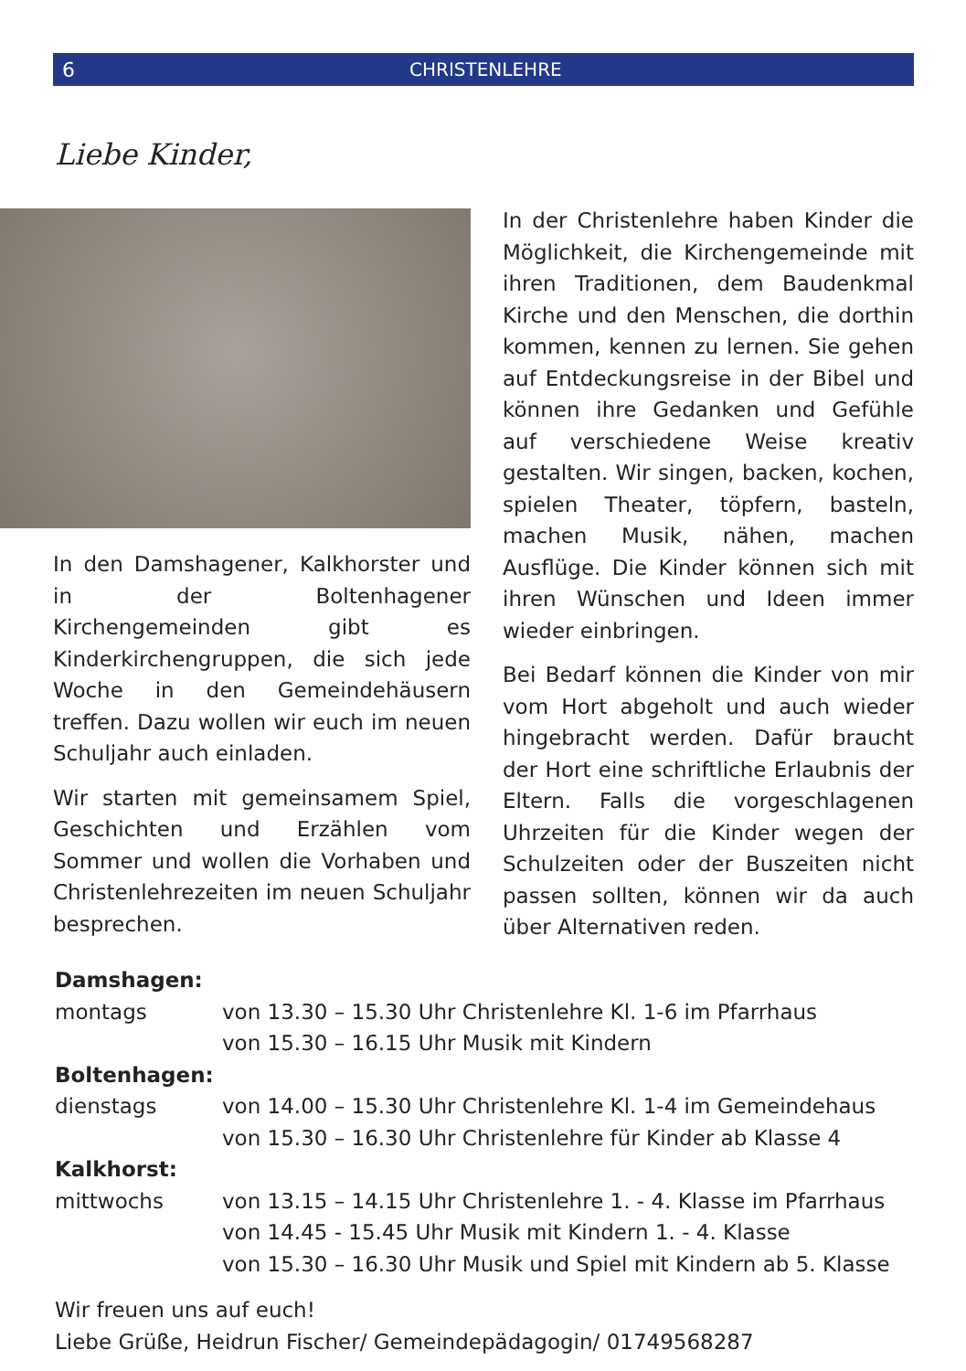6 CHRISTENLEHRE
Liebe Kinder,
In den Damshagener, Kalkhorster und in der Boltenhagener Kirchengemeinden gibt es Kinderkirchengruppen, die sich jede Woche in den Gemeindehäusern treffen. Dazu wollen wir euch im neuen Schuljahr auch einladen.
Wir starten mit gemeinsamem Spiel, Geschichten und Erzählen vom Sommer und wollen die Vorhaben und Christenlehrezeiten im neuen Schuljahr besprechen.
In der Christenlehre haben Kinder die Möglichkeit, die Kirchengemeinde mit ihren Traditionen, dem Baudenkmal Kirche und den Menschen, die dorthin kommen, kennen zu lernen. Sie gehen auf Entdeckungsreise in der Bibel und können ihre Gedanken und Gefühle auf verschiedene Weise kreativ gestalten. Wir singen, backen, kochen, spielen Theater, töpfern, basteln, machen Musik, nähen, machen Ausflüge. Die Kinder können sich mit ihren Wünschen und Ideen immer wieder einbringen.
Bei Bedarf können die Kinder von mir vom Hort abgeholt und auch wieder hingebracht werden. Dafür braucht der Hort eine schriftliche Erlaubnis der Eltern. Falls die vorgeschlagenen Uhrzeiten für die Kinder wegen der Schulzeiten oder der Buszeiten nicht passen sollten, können wir da auch über Alternativen reden.
Damshagen:
montags von 13.30 – 15.30 Uhr Christenlehre Kl. 1-6 im Pfarrhaus
von 15.30 – 16.15 Uhr Musik mit Kindern
Boltenhagen:
dienstags von 14.00 – 15.30 Uhr Christenlehre Kl. 1-4 im Gemeindehaus
von 15.30 – 16.30 Uhr Christenlehre für Kinder ab Klasse 4
Kalkhorst:
mittwochs von 13.15 – 14.15 Uhr Christenlehre 1. - 4. Klasse im Pfarrhaus
von 14.45 - 15.45 Uhr Musik mit Kindern 1. - 4. Klasse
von 15.30 – 16.30 Uhr Musik und Spiel mit Kindern ab 5. Klasse
Wir freuen uns auf euch!
Liebe Grüße, Heidrun Fischer/ Gemeindepädagogin/ 01749568287